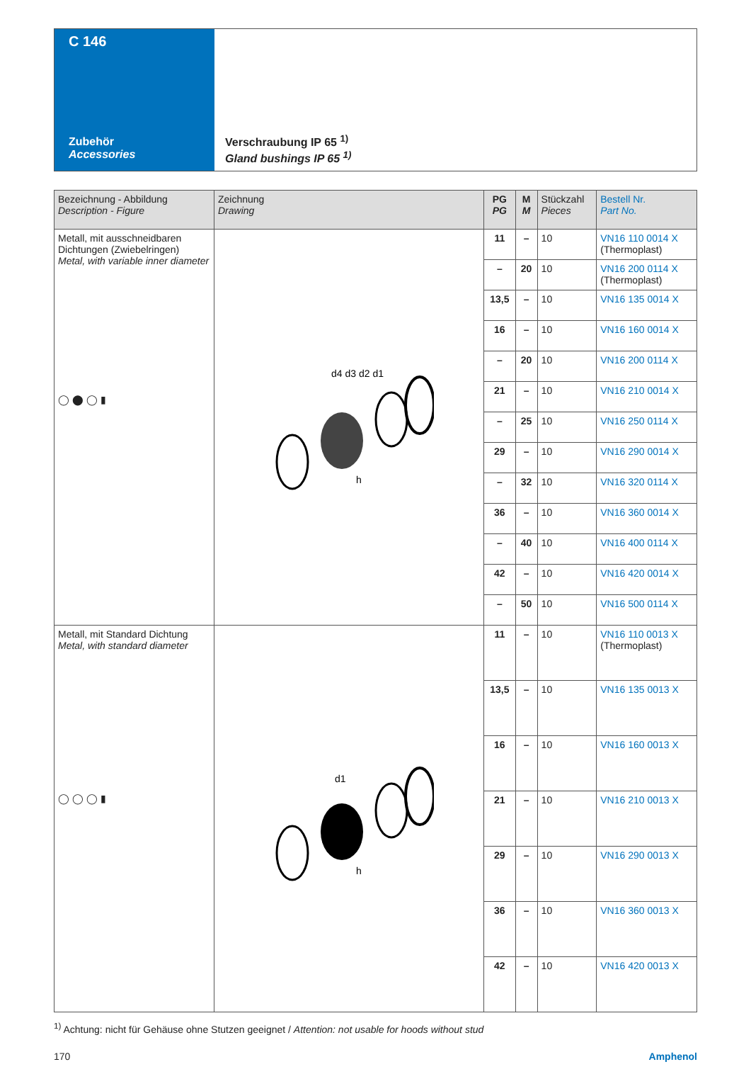C 146
Zubehör
Accessories
Verschraubung IP 65 <sup>1)</sup>
Gland bushings IP 65 <sup>1)</sup>
| Bezeichnung - Abbildung Description - Figure | Zeichnung Drawing | PG PG | M M | Stückzahl Pieces | Bestell Nr. Part No. |
| --- | --- | --- | --- | --- | --- |
| Metall, mit ausschneidbaren Dichtungen (Zwiebelringen) Metal, with variable inner diameter ◯ ⬤ ◯ ▮ | d4 d3 d2 d1 h | 11 | – | 10 | VN16 110 0014 X (Thermoplast) |
| | | – | 20 | 10 | VN16 200 0114 X (Thermoplast) |
| | | 13,5 | – | 10 | VN16 135 0014 X |
| | | 16 | – | 10 | VN16 160 0014 X |
| | | – | 20 | 10 | VN16 200 0114 X |
| | | 21 | – | 10 | VN16 210 0014 X |
| | | – | 25 | 10 | VN16 250 0114 X |
| | | 29 | – | 10 | VN16 290 0014 X |
| | | – | 32 | 10 | VN16 320 0114 X |
| | | 36 | – | 10 | VN16 360 0014 X |
| | | – | 40 | 10 | VN16 400 0114 X |
| | | 42 | – | 10 | VN16 420 0014 X |
| | | – | 50 | 10 | VN16 500 0114 X |
| Metall, mit Standard Dichtung Metal, with standard diameter ◯ ◯ ◯ ▮ | d1 h | 11 | – | 10 | VN16 110 0013 X (Thermoplast) |
| | | 13,5 | – | 10 | VN16 135 0013 X |
| | | 16 | – | 10 | VN16 160 0013 X |
| | | 21 | – | 10 | VN16 210 0013 X |
| | | 29 | – | 10 | VN16 290 0013 X |
| | | 36 | – | 10 | VN16 360 0013 X |
| | | 42 | – | 10 | VN16 420 0013 X |
<sup>1)</sup> Achtung: nicht für Gehäuse ohne Stutzen geeignet / Attention: not usable for hoods without stud
170 Amphenol